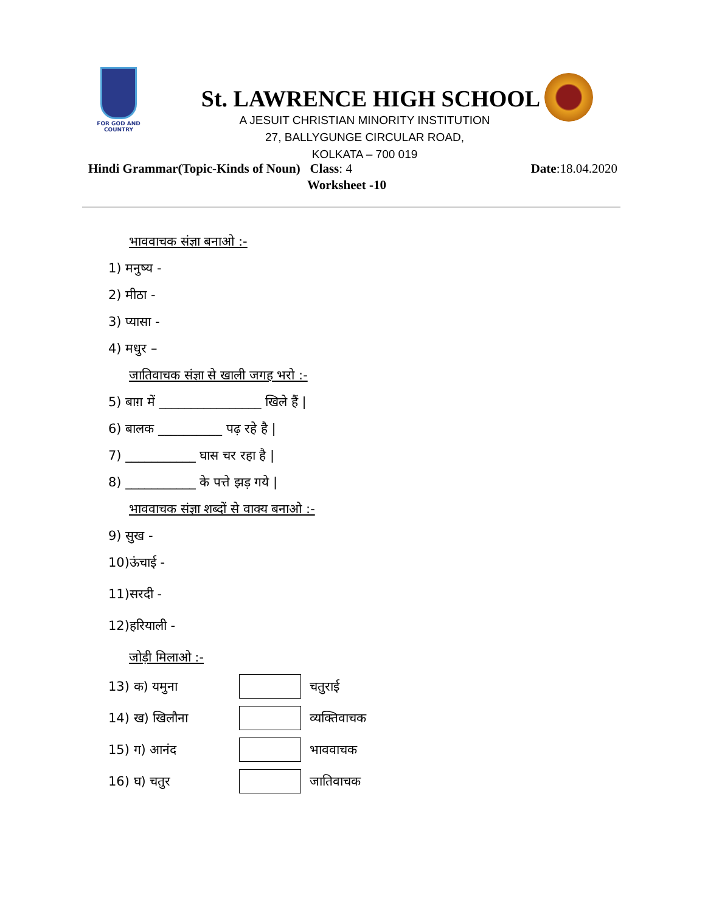FOR GOD AND COUNTRY
St. LAWRENCE HIGH SCHOOL
A JESUIT CHRISTIAN MINORITY INSTITUTION
27, BALLYGUNGE CIRCULAR ROAD,
KOLKATA – 700 019
Hindi Grammar(Topic-Kinds of Noun) Class: 4 Date:18.04.2020
Worksheet -10
भाववाचक संज्ञा बनाओ :-
1) मनुष्य -
2) मीठा -
3) प्यासा -
4) मधुर –
जातिवाचक संज्ञा से खाली जगह भरो :-
5) बाग़ में ________________ खिले हैं |
6) बालक __________ पढ़ रहे है |
7) ___________ घास चर रहा है |
8) ___________ के पत्ते झड़ गये |
भाववाचक संज्ञा शब्दों से वाक्य बनाओ :-
9) सुख -
10)ऊंचाई -
11)सरदी -
12)हरियाली -
जोड़ी मिलाओ :-
13) क) यमुना चतुराई
14) ख) खिलौना व्यक्तिवाचक
15) ग) आनंद भाववाचक
16) घ) चतुर जातिवाचक